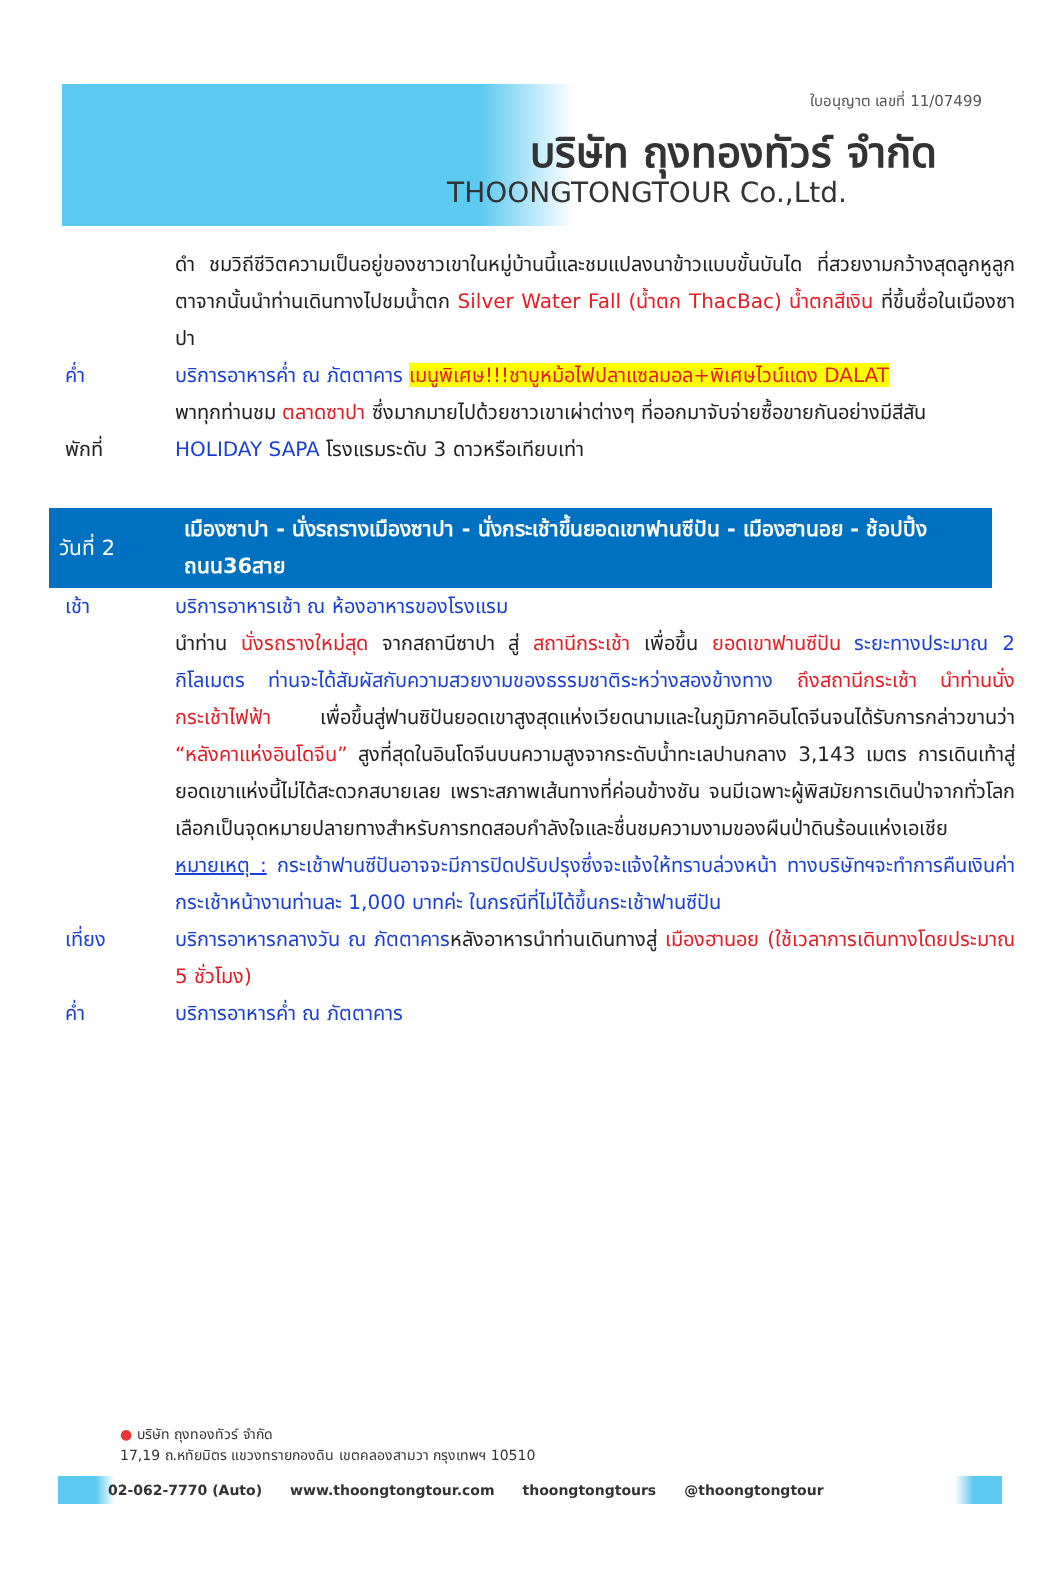ใบอนุญาต เลขที่ 11/07499
บริษัท ถุงทองทัวร์ จำกัด
THOONGTONGTOUR Co.,Ltd.
ดำ ชมวิถีชีวิตความเป็นอยู่ของชาวเขาในหมู่บ้านนี้และชมแปลงนาข้าวแบบขั้นบันได ที่สวยงามกว้างสุดลูกหูลูกตาจากนั้นนำท่านเดินทางไปชมน้ำตก Silver Water Fall (น้ำตก ThacBac) น้ำตกสีเงิน ที่ขึ้นชื่อในเมืองซาปา
ค่ำ บริการอาหารค่ำ ณ ภัตตาคาร เมนูพิเศษ!!!ชาบูหม้อไฟปลาแซลมอล+พิเศษไวน์แดง DALAT
พาทุกท่านชม ตลาดซาปา ซึ่งมากมายไปด้วยชาวเขาเผ่าต่างๆ ที่ออกมาจับจ่ายซื้อขายกันอย่างมีสีสัน
พักที่ HOLIDAY SAPA โรงแรมระดับ 3 ดาวหรือเทียบเท่า
วันที่ 2 เมืองซาปา - นั่งรถรางเมืองซาปา - นั่งกระเช้าขึ้นยอดเขาฟานซีปัน - เมืองฮานอย - ช้อปปิ้งถนน36สาย
เช้า บริการอาหารเช้า ณ ห้องอาหารของโรงแรม
นำท่าน นั่งรถรางใหม่สุด จากสถานีซาปา สู่ สถานีกระเช้า เพื่อขึ้น ยอดเขาฟานซีปัน ระยะทางประมาณ 2 กิโลเมตร ท่านจะได้สัมผัสกับความสวยงามของธรรมชาติระหว่างสองข้างทาง ถึงสถานีกระเช้า นำท่านนั่งกระเช้าไฟฟ้า เพื่อขึ้นสู่ฟานซิปันยอดเขาสูงสุดแห่งเวียดนามและในภูมิภาคอินโดจีนจนได้รับการกล่าวขานว่า “หลังคาแห่งอินโดจีน” สูงที่สุดในอินโดจีนบนความสูงจากระดับน้ำทะเลปานกลาง 3,143 เมตร การเดินเท้าสู่ยอดเขาแห่งนี้ไม่ได้สะดวกสบายเลย เพราะสภาพเส้นทางที่ค่อนข้างชัน จนมีเฉพาะผู้พิสมัยการเดินป่าจากทั่วโลกเลือกเป็นจุดหมายปลายทางสำหรับการทดสอบกำลังใจและชื่นชมความงามของผืนป่าดินร้อนแห่งเอเชีย
หมายเหตุ : กระเช้าฟานซีปันอาจจะมีการปิดปรับปรุงซึ่งจะแจ้งให้ทราบล่วงหน้า ทางบริษัทฯจะทำการคืนเงินค่ากระเช้าหน้างานท่านละ 1,000 บาทค่ะ ในกรณีที่ไม่ได้ขึ้นกระเช้าฟานซีปัน
เที่ยง บริการอาหารกลางวัน ณ ภัตตาคารหลังอาหารนำท่านเดินทางสู่ เมืองฮานอย (ใช้เวลาการเดินทางโดยประมาณ 5 ชั่วโมง)
ค่ำ บริการอาหารค่ำ ณ ภัตตาคาร
● บริษัท ถุงทองทัวร์ จำกัด
17,19 ถ.หทัยมิตร แขวงทรายกองดิน เขตคลองสามวา กรุงเทพฯ 10510
02-062-7770 (Auto) www.thoongtongtour.com thoongtongtours @thoongtongtour